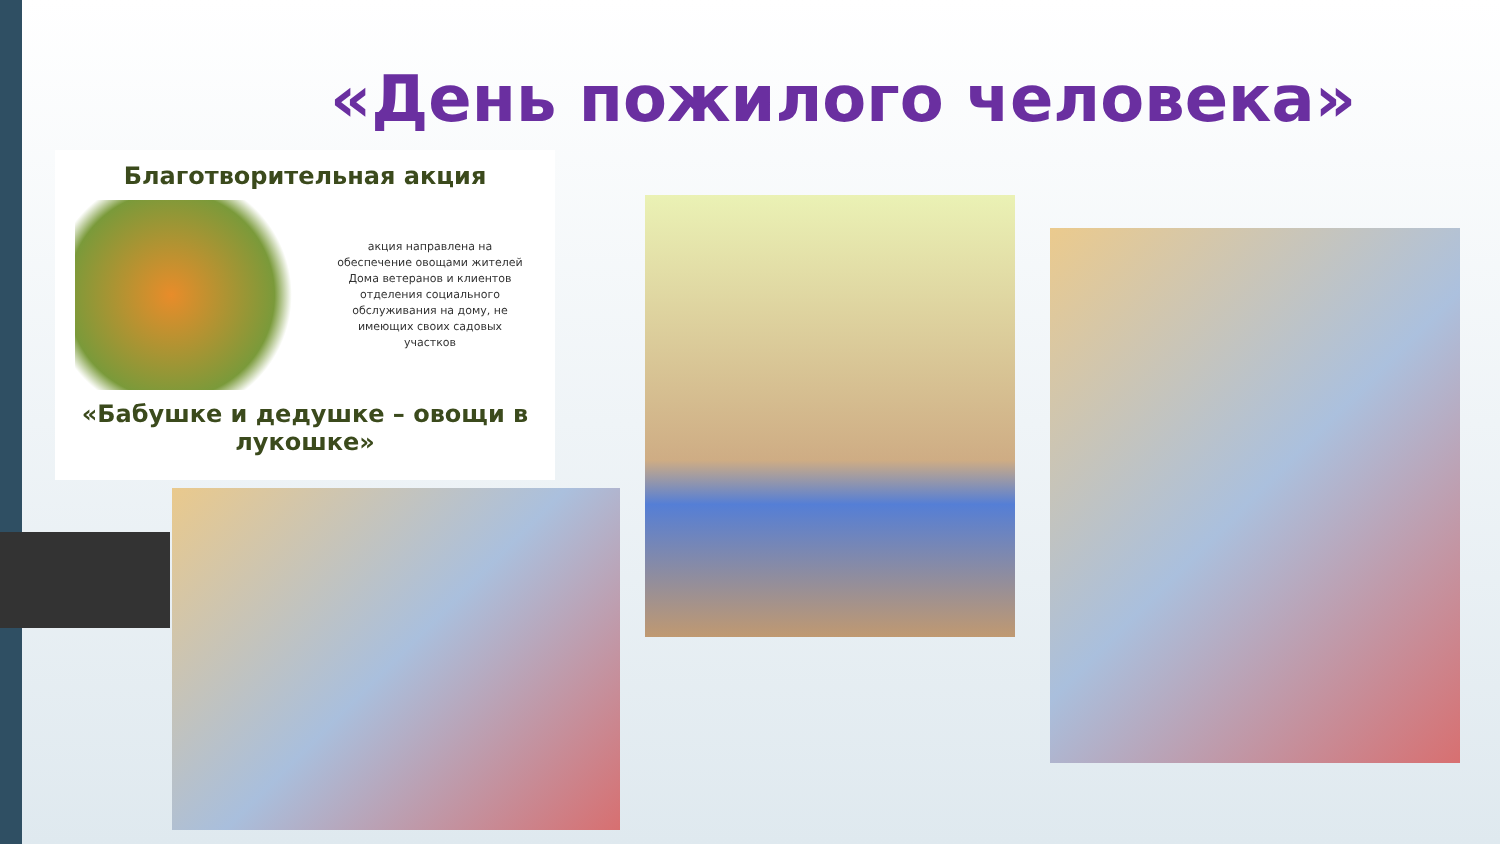«День пожилого человека»
Благотворительная акция
акция направлена на обеспечение овощами жителей Дома ветеранов и клиентов отделения социального обслуживания на дому, не имеющих своих садовых участков
«Бабушке и дедушке – овощи в лукошке»